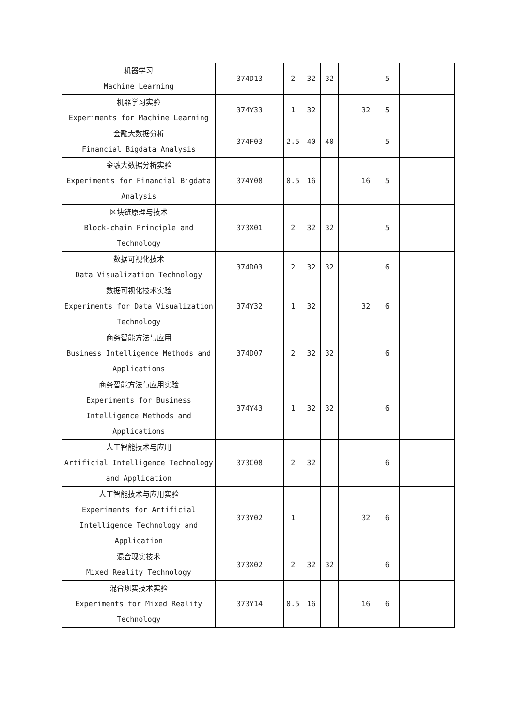| 机器学习 Machine Learning | 374D13 | 2 | 32 | 32 | | | 5 | |
| 机器学习实验 Experiments for Machine Learning | 374Y33 | 1 | 32 | | | 32 | 5 | |
| 金融大数据分析 Financial Bigdata Analysis | 374F03 | 2.5 | 40 | 40 | | | 5 | |
| 金融大数据分析实验 Experiments for Financial Bigdata Analysis | 374Y08 | 0.5 | 16 | | | 16 | 5 | |
| 区块链原理与技术 Block-chain Principle and Technology | 373X01 | 2 | 32 | 32 | | | 5 | |
| 数据可视化技术 Data Visualization Technology | 374D03 | 2 | 32 | 32 | | | 6 | |
| 数据可视化技术实验 Experiments for Data Visualization Technology | 374Y32 | 1 | 32 | | | 32 | 6 | |
| 商务智能方法与应用 Business Intelligence Methods and Applications | 374D07 | 2 | 32 | 32 | | | 6 | |
| 商务智能方法与应用实验 Experiments for Business Intelligence Methods and Applications | 374Y43 | 1 | 32 | 32 | | | 6 | |
| 人工智能技术与应用 Artificial Intelligence Technology and Application | 373C08 | 2 | 32 | | | | 6 | |
| 人工智能技术与应用实验 Experiments for Artificial Intelligence Technology and Application | 373Y02 | 1 | | | | 32 | 6 | |
| 混合现实技术 Mixed Reality Technology | 373X02 | 2 | 32 | 32 | | | 6 | |
| 混合现实技术实验 Experiments for Mixed Reality Technology | 373Y14 | 0.5 | 16 | | | 16 | 6 | |